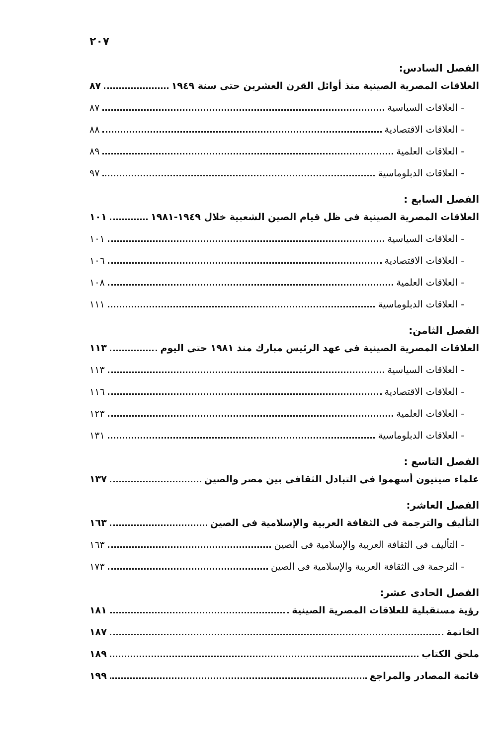٢٠٧
الفصل السادس:
العلاقات المصرية الصينية منذ أوائل القرن العشرين حتى سنة ١٩٤٩ ٨٧
- العلاقات السياسية ٨٧
- العلاقات الاقتصادية ٨٨
- العلاقات العلمية ٨٩
- العلاقات الدبلوماسية ٩٧
الفصل السابع :
العلاقات المصرية الصينية فى ظل قيام الصين الشعبية خلال ١٩٤٩-١٩٨١ ١٠١
- العلاقات السياسية ١٠١
- العلاقات الاقتصادية ١٠٦
- العلاقات العلمية ١٠٨
- العلاقات الدبلوماسية ١١١
الفصل الثامن:
العلاقات المصرية الصينية فى عهد الرئيس مبارك منذ ١٩٨١ حتى اليوم ١١٣
- العلاقات السياسية ١١٣
- العلاقات الاقتصادية ١١٦
- العلاقات العلمية ١٢٣
- العلاقات الدبلوماسية ١٣١
الفصل التاسع :
علماء صينيون أسهموا فى التبادل الثقافى بين مصر والصين ١٣٧
الفصل العاشر:
التأليف والترجمة فى الثقافة العربية والإسلامية فى الصين ١٦٣
- التأليف فى الثقافة العربية والإسلامية فى الصين ١٦٣
- الترجمة فى الثقافة العربية والإسلامية فى الصين ١٧٣
الفصل الحادى عشر:
رؤية مستقبلية للعلاقات المصرية الصينية ١٨١
الخاتمة ١٨٧
ملحق الكتاب ١٨٩
قائمة المصادر والمراجع ١٩٩